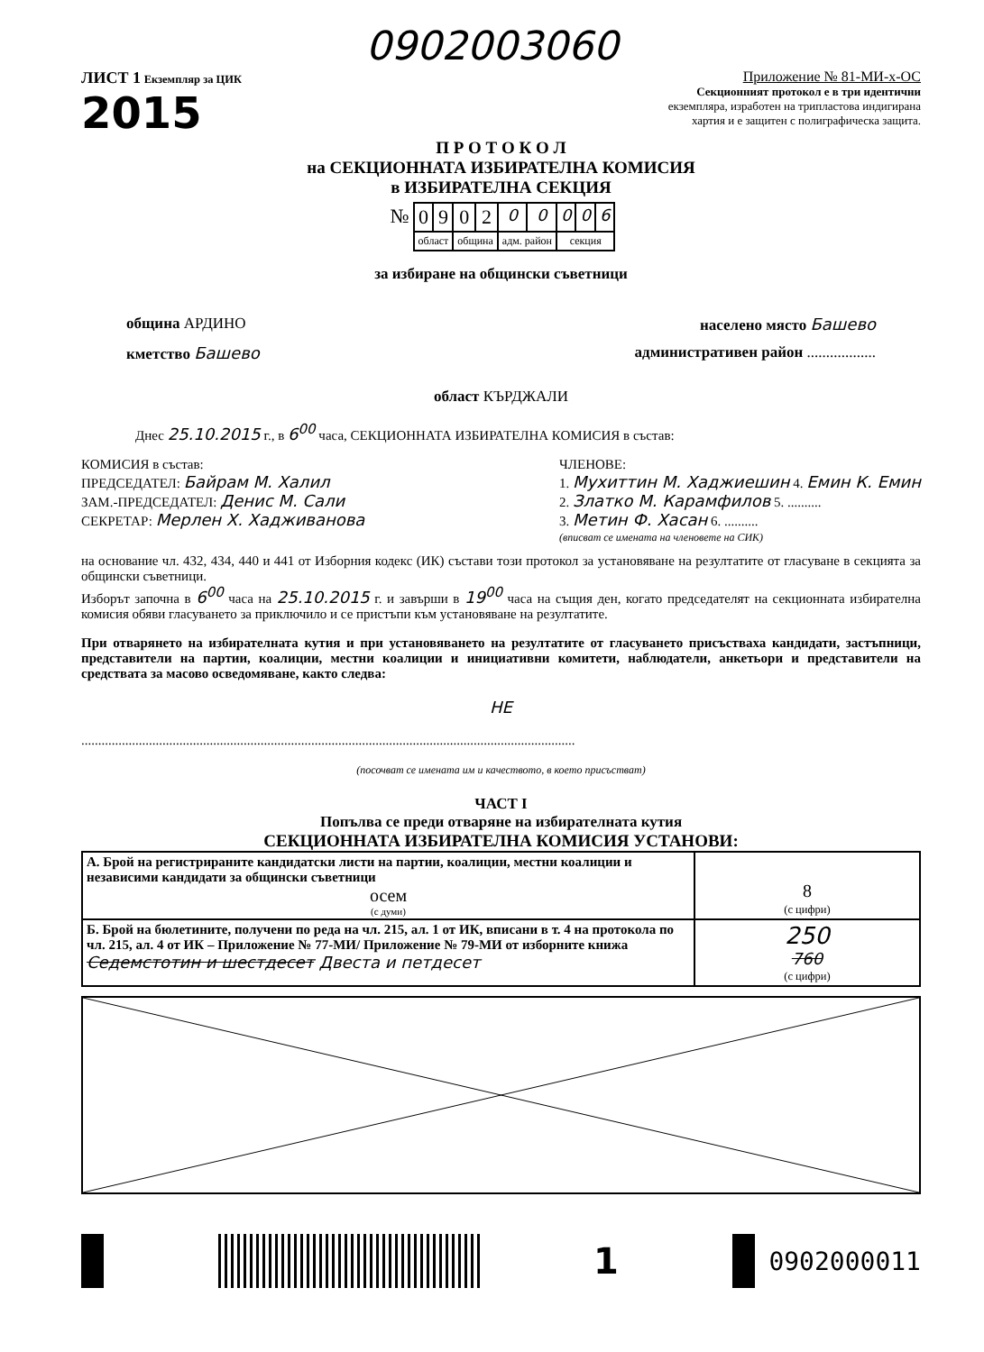0902003060
ЛИСТ 1 Екземпляр за ЦИК
2015
Приложение № 81-МИ-х-ОС
Секционният протокол е в три идентични
екземпляра, изработен на трипластова индигирана
хартия и е защитен с полиграфическа защита.
П Р О Т О К О Л
на СЕКЦИОННАТА ИЗБИРАТЕЛНА КОМИСИЯ
в ИЗБИРАТЕЛНА СЕКЦИЯ
| № | 0 | 9 | 0 | 2 | 0 | 0 | 0 | 0 | 6 |
| | област | | община | | адм. район | | секция | | |
за избиране на общински съветници
община АРДИНО населено място Башево
кметство Башево административен район ..................
област КЪРДЖАЛИ
Днес 25.10.2015 г., в 6<sup>00</sup> часа, СЕКЦИОННАТА ИЗБИРАТЕЛНА КОМИСИЯ в състав:
КОМИСИЯ в състав:
ПРЕДСЕДАТЕЛ: Байрам М. Халил
ЗАМ.-ПРЕДСЕДАТЕЛ: Денис М. Сали
СЕКРЕТАР: Мерлен Х. Хадживанова
ЧЛЕНОВЕ:
1. Мухиттин М. Хаджиешин 4. Емин К. Емин
2. Златко М. Карамфилов 5. ..........
3. Метин Ф. Хасан 6. ..........
(вписват се имената на членовете на СИК)
на основание чл. 432, 434, 440 и 441 от Изборния кодекс (ИК) състави този протокол за установяване на резултатите от гласуване в секцията за общински съветници.
Изборът започна в 6<sup>00</sup> часа на 25.10.2015 г. и завърши в 19<sup>00</sup> часа на същия ден, когато председателят на секционната избирателна комисия обяви гласуването за приключило и се пристъпи към установяване на резултатите.
При отварянето на избирателната кутия и при установяването на резултатите от гласуването присъстваха кандидати, застъпници, представители на партии, коалиции, местни коалиции и инициативни комитети, наблюдатели, анкетьори и представители на средствата за масово осведомяване, както следва:
НЕ
..................................................................................................................................................
(посочват се имената им и качеството, в което присъстват)
ЧАСТ I
Попълва се преди отваряне на избирателната кутия
СЕКЦИОННАТА ИЗБИРАТЕЛНА КОМИСИЯ УСТАНОВИ:
| А. Брой на регистрираните кандидатски листи на партии, коалиции, местни коалиции и независими кандидати за общински съветници осем (с думи) | 8 (с цифри) |
| Б. Брой на бюлетините, получени по реда на чл. 215, ал. 1 от ИК, вписани в т. 4 на протокола по чл. 215, ал. 4 от ИК – Приложение № 77-МИ/ Приложение № 79-МИ от изборните книжа Седемстотин и шестдесет Двеста и петдесет | 250 760 (с цифри) |
1
0902000011